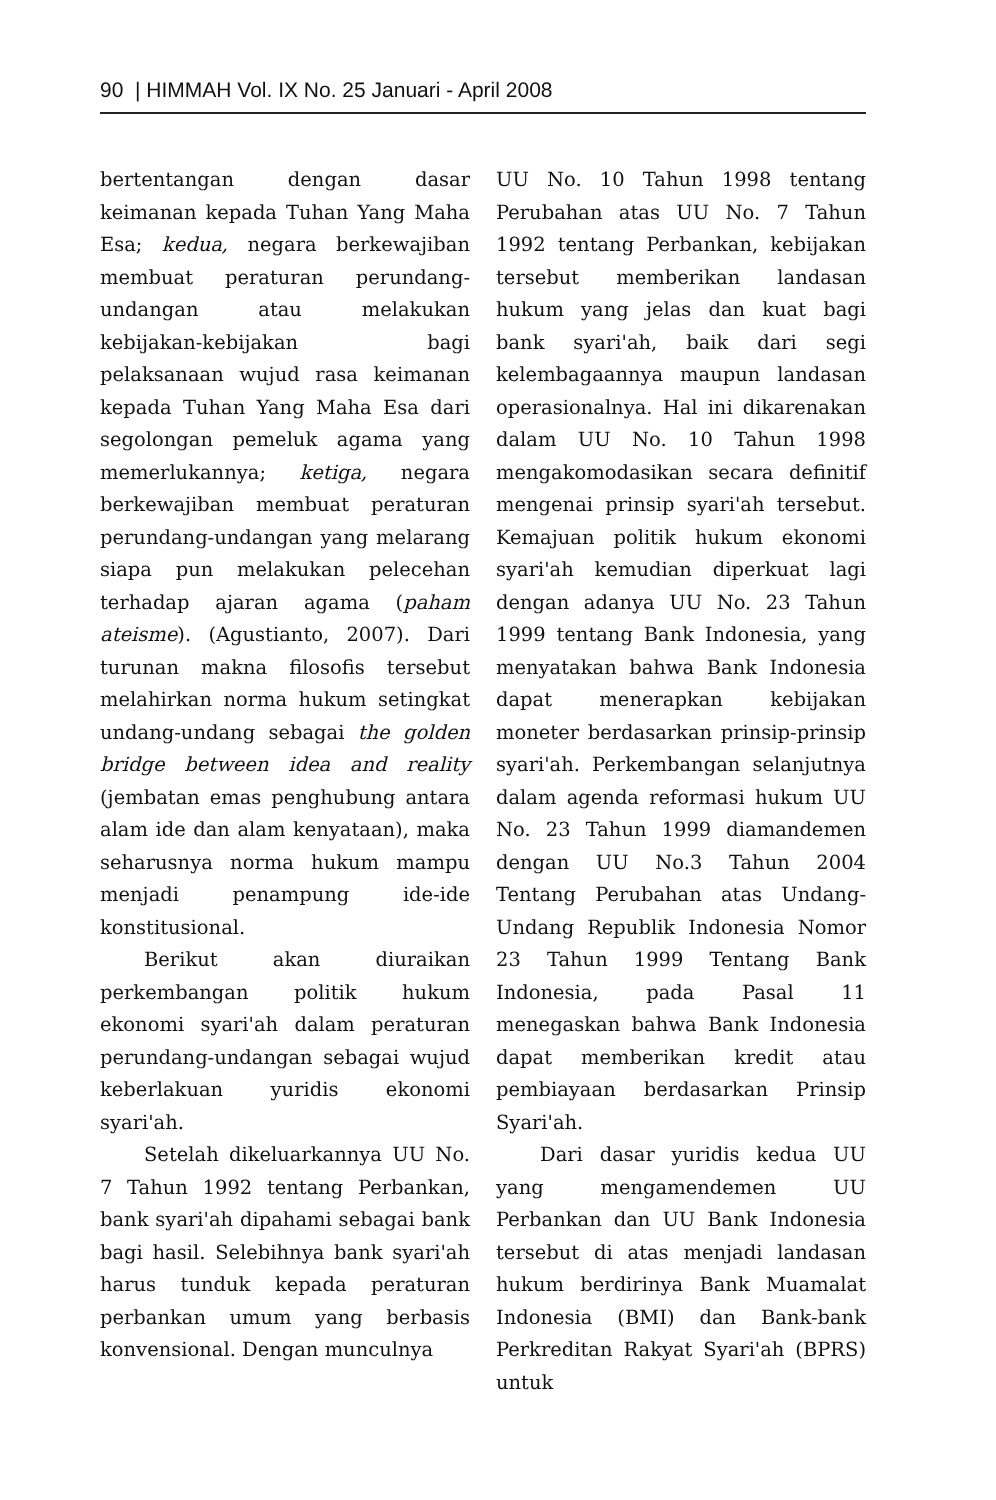90 | HIMMAH Vol. IX No. 25 Januari - April 2008
bertentangan dengan dasar keimanan kepada Tuhan Yang Maha Esa; kedua, negara berkewajiban membuat peraturan perundang-undangan atau melakukan kebijakan-kebijakan bagi pelaksanaan wujud rasa keimanan kepada Tuhan Yang Maha Esa dari segolongan pemeluk agama yang memerlukannya; ketiga, negara berkewajiban membuat peraturan perundang-undangan yang melarang siapa pun melakukan pelecehan terhadap ajaran agama (paham ateisme). (Agustianto, 2007). Dari turunan makna filosofis tersebut melahirkan norma hukum setingkat undang-undang sebagai the golden bridge between idea and reality (jembatan emas penghubung antara alam ide dan alam kenyataan), maka seharusnya norma hukum mampu menjadi penampung ide-ide konstitusional.
Berikut akan diuraikan perkembangan politik hukum ekonomi syari'ah dalam peraturan perundang-undangan sebagai wujud keberlakuan yuridis ekonomi syari'ah.
Setelah dikeluarkannya UU No. 7 Tahun 1992 tentang Perbankan, bank syari'ah dipahami sebagai bank bagi hasil. Selebihnya bank syari'ah harus tunduk kepada peraturan perbankan umum yang berbasis konvensional. Dengan munculnya
UU No. 10 Tahun 1998 tentang Perubahan atas UU No. 7 Tahun 1992 tentang Perbankan, kebijakan tersebut memberikan landasan hukum yang jelas dan kuat bagi bank syari'ah, baik dari segi kelembagaannya maupun landasan operasionalnya. Hal ini dikarenakan dalam UU No. 10 Tahun 1998 mengakomodasikan secara definitif mengenai prinsip syari'ah tersebut. Kemajuan politik hukum ekonomi syari'ah kemudian diperkuat lagi dengan adanya UU No. 23 Tahun 1999 tentang Bank Indonesia, yang menyatakan bahwa Bank Indonesia dapat menerapkan kebijakan moneter berdasarkan prinsip-prinsip syari'ah. Perkembangan selanjutnya dalam agenda reformasi hukum UU No. 23 Tahun 1999 diamandemen dengan UU No.3 Tahun 2004 Tentang Perubahan atas Undang-Undang Republik Indonesia Nomor 23 Tahun 1999 Tentang Bank Indonesia, pada Pasal 11 menegaskan bahwa Bank Indonesia dapat memberikan kredit atau pembiayaan berdasarkan Prinsip Syari'ah.
Dari dasar yuridis kedua UU yang mengamendemen UU Perbankan dan UU Bank Indonesia tersebut di atas menjadi landasan hukum berdirinya Bank Muamalat Indonesia (BMI) dan Bank-bank Perkreditan Rakyat Syari'ah (BPRS) untuk